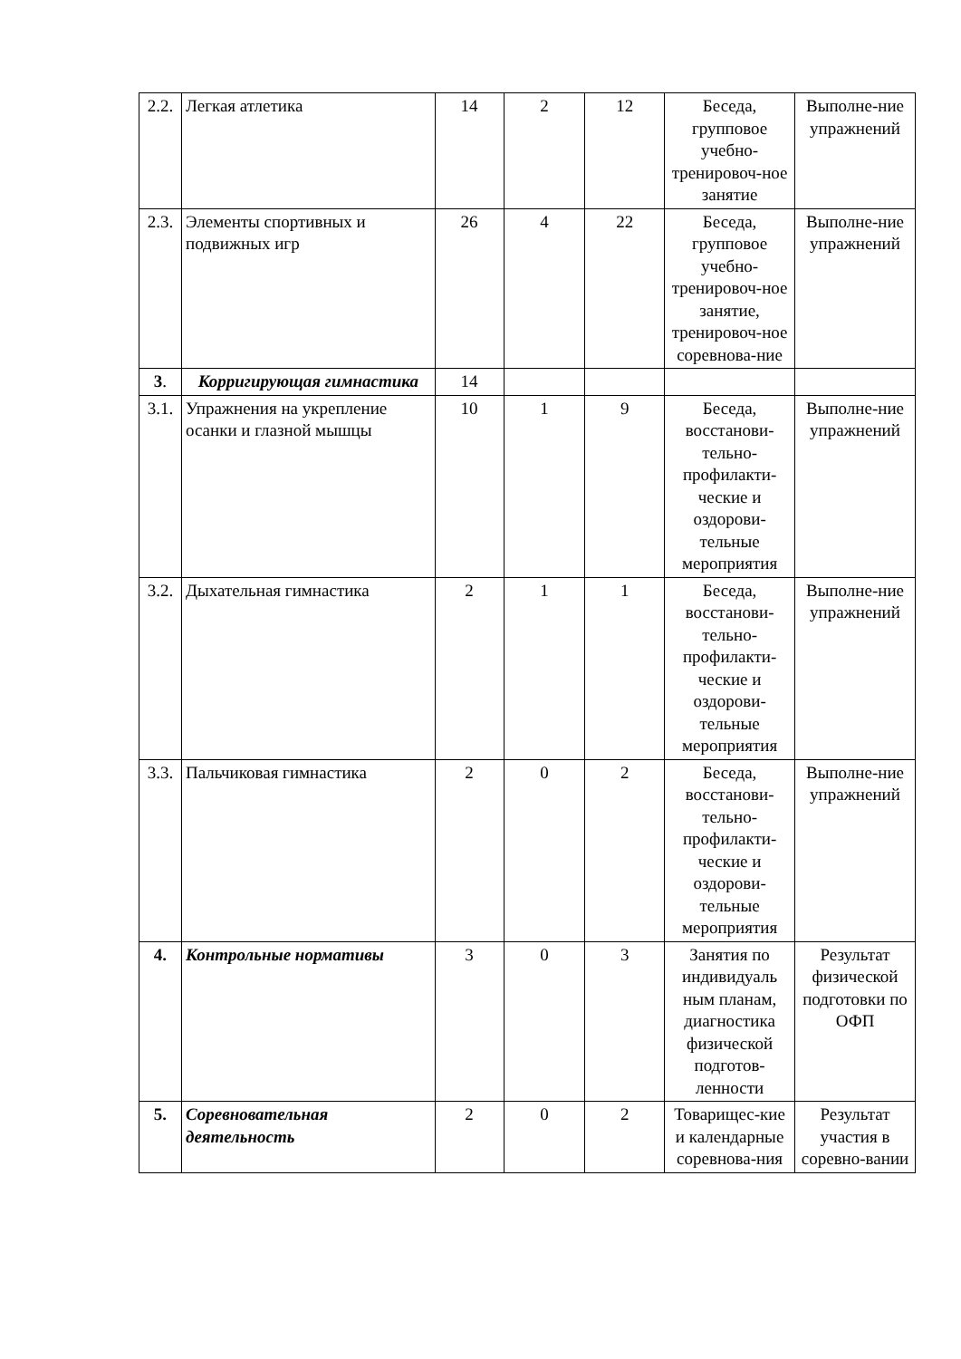| 2.2. | Легкая атлетика | 14 | 2 | 12 | Беседа, групповое учебно-тренировоч-ное занятие | Выполне-ние упражнений |
| 2.3. | Элементы спортивных и подвижных игр | 26 | 4 | 22 | Беседа, групповое учебно-тренировоч-ное занятие, тренировоч-ное соревнова-ние | Выполне-ние упражнений |
| 3 . | Корригирующая гимнастика | 14 | | | | |
| 3.1. | Упражнения на укрепление осанки и глазной мышцы | 10 | 1 | 9 | Беседа, восстанови-тельно-профилакти-ческие и оздорови-тельные мероприятия | Выполне-ние упражнений |
| 3.2. | Дыхательная гимнастика | 2 | 1 | 1 | Беседа, восстанови-тельно-профилакти-ческие и оздорови-тельные мероприятия | Выполне-ние упражнений |
| 3.3. | Пальчиковая гимнастика | 2 | 0 | 2 | Беседа, восстанови-тельно-профилакти-ческие и оздорови-тельные мероприятия | Выполне-ние упражнений |
| 4. | Контрольные нормативы | 3 | 0 | 3 | Занятия по индивидуаль ным планам, диагностика физической подготов-ленности | Результат физической подготовки по ОФП |
| 5. | Соревновательная деятельность | 2 | 0 | 2 | Товарищес-кие и календарные соревнова-ния | Результат участия в соревно-вании |